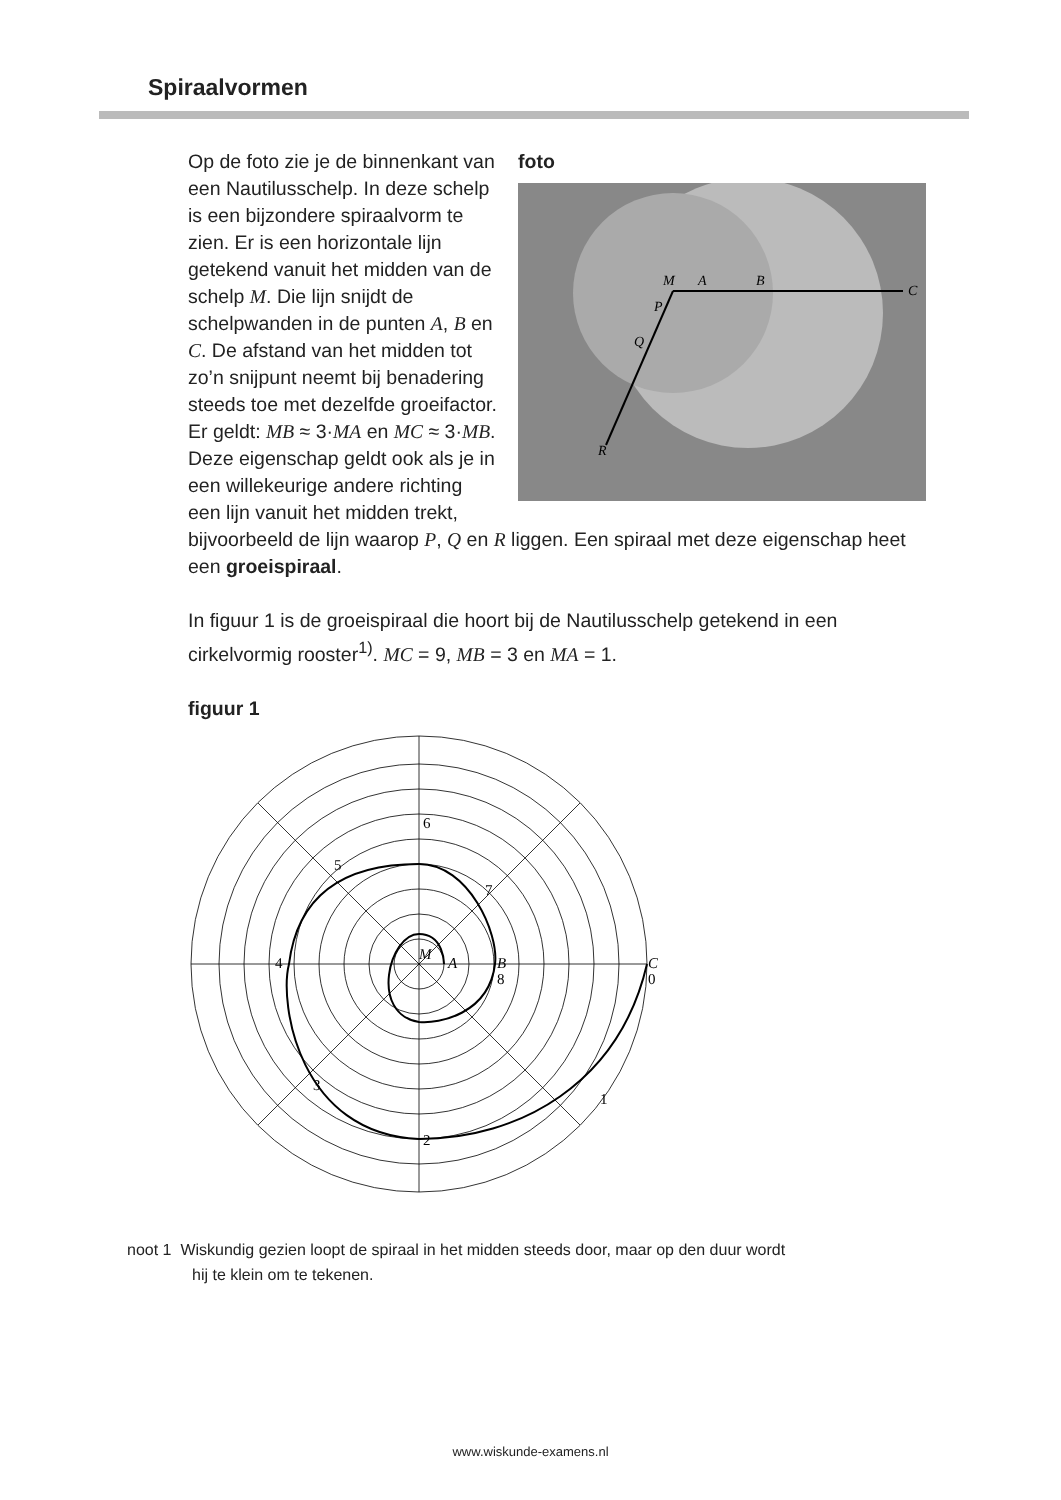Spiraalvormen
foto
M
A
B
C
P
Q
R
Op de foto zie je de binnenkant van een Nautilusschelp. In deze schelp is een bijzondere spiraalvorm te zien. Er is een horizontale lijn getekend vanuit het midden van de schelp M. Die lijn snijdt de schelpwanden in de punten A, B en C. De afstand van het midden tot zo’n snijpunt neemt bij benadering steeds toe met dezelfde groeifactor. Er geldt: MB ≈ 3·MA en MC ≈ 3·MB. Deze eigenschap geldt ook als je in een willekeurige andere richting een lijn vanuit het midden trekt, bijvoorbeeld de lijn waarop P, Q en R liggen. Een spiraal met deze eigenschap heet een groeispiraal.
In figuur 1 is de groeispiraal die hoort bij de Nautilusschelp getekend in een cirkelvormig rooster<sup>1)</sup>. MC = 9, MB = 3 en MA = 1.
figuur 1
M
A
B
C
0
1
2
3
4
5
6
7
8
noot 1 Wiskundig gezien loopt de spiraal in het midden steeds door, maar op den duur wordt
hij te klein om te tekenen.
www.wiskunde-examens.nl